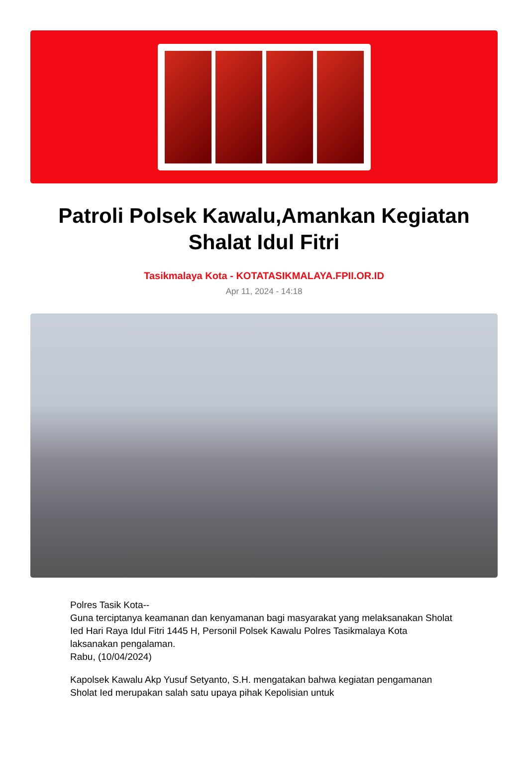Patroli Polsek Kawalu,Amankan Kegiatan Shalat Idul Fitri
Tasikmalaya Kota - KOTATASIKMALAYA.FPII.OR.ID
Apr 11, 2024 - 14:18
Polres Tasik Kota--
Guna terciptanya keamanan dan kenyamanan bagi masyarakat yang melaksanakan Sholat Ied Hari Raya Idul Fitri 1445 H, Personil Polsek Kawalu Polres Tasikmalaya Kota laksanakan pengalaman.
Rabu, (10/04/2024)
Kapolsek Kawalu Akp Yusuf Setyanto, S.H. mengatakan bahwa kegiatan pengamanan Sholat Ied merupakan salah satu upaya pihak Kepolisian untuk